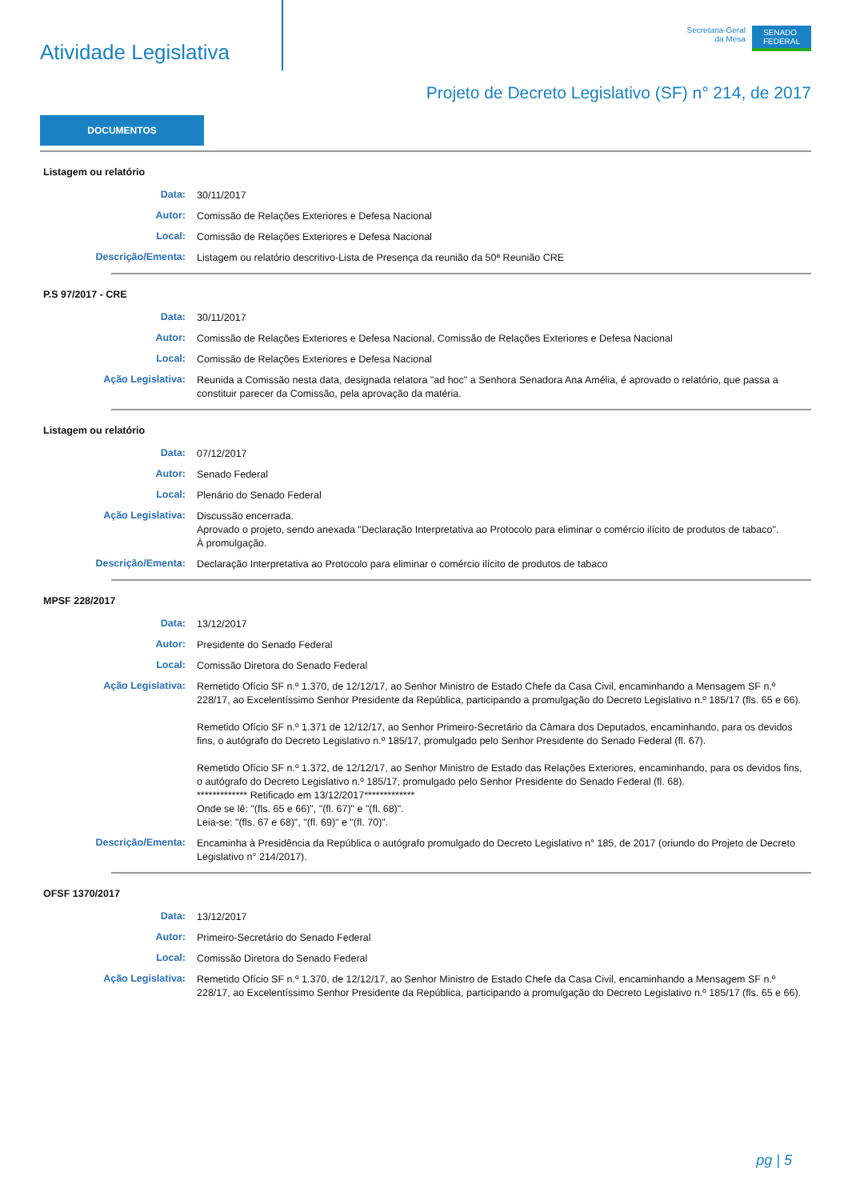Atividade Legislativa
Secretaria-Geral
da Mesa
SENADO
FEDERAL
Projeto de Decreto Legislativo (SF) n° 214, de 2017
DOCUMENTOS
Listagem ou relatório
Data:
30/11/2017
Autor:
Comissão de Relações Exteriores e Defesa Nacional
Local:
Comissão de Relações Exteriores e Defesa Nacional
Descrição/Ementa:
Listagem ou relatório descritivo-Lista de Presença da reunião da 50ª Reunião CRE
P.S 97/2017 - CRE
Data:
30/11/2017
Autor:
Comissão de Relações Exteriores e Defesa Nacional, Comissão de Relações Exteriores e Defesa Nacional
Local:
Comissão de Relações Exteriores e Defesa Nacional
Ação Legislativa:
Reunida a Comissão nesta data, designada relatora "ad hoc" a Senhora Senadora Ana Amélia, é aprovado o relatório, que passa a constituir parecer da Comissão, pela aprovação da matéria.
Listagem ou relatório
Data:
07/12/2017
Autor:
Senado Federal
Local:
Plenário do Senado Federal
Ação Legislativa:
Discussão encerrada.
Aprovado o projeto, sendo anexada "Declaração Interpretativa ao Protocolo para eliminar o comércio ilícito de produtos de tabaco".
À promulgação.
Descrição/Ementa:
Declaração Interpretativa ao Protocolo para eliminar o comércio ilícito de produtos de tabaco
MPSF 228/2017
Data:
13/12/2017
Autor:
Presidente do Senado Federal
Local:
Comissão Diretora do Senado Federal
Ação Legislativa:
Remetido Ofício SF n.º 1.370, de 12/12/17, ao Senhor Ministro de Estado Chefe da Casa Civil, encaminhando a Mensagem SF n.º 228/17, ao Excelentíssimo Senhor Presidente da República, participando a promulgação do Decreto Legislativo n.º 185/17 (fls. 65 e 66).
Remetido Ofício SF n.º 1.371 de 12/12/17, ao Senhor Primeiro-Secretário da Câmara dos Deputados, encaminhando, para os devidos fins, o autógrafo do Decreto Legislativo n.º 185/17, promulgado pelo Senhor Presidente do Senado Federal (fl. 67).
Remetido Ofício SF n.º 1.372, de 12/12/17, ao Senhor Ministro de Estado das Relações Exteriores, encaminhando, para os devidos fins, o autógrafo do Decreto Legislativo n.º 185/17, promulgado pelo Senhor Presidente do Senado Federal (fl. 68).
************* Retificado em 13/12/2017*************
Onde se lê: "(fls. 65 e 66)", "(fl. 67)" e "(fl. 68)".
Leia-se: "(fls. 67 e 68)", "(fl. 69)" e "(fl. 70)".
Descrição/Ementa:
Encaminha à Presidência da República o autógrafo promulgado do Decreto Legislativo n° 185, de 2017 (oriundo do Projeto de Decreto Legislativo n° 214/2017).
OFSF 1370/2017
Data:
13/12/2017
Autor:
Primeiro-Secretário do Senado Federal
Local:
Comissão Diretora do Senado Federal
Ação Legislativa:
Remetido Ofício SF n.º 1.370, de 12/12/17, ao Senhor Ministro de Estado Chefe da Casa Civil, encaminhando a Mensagem SF n.º 228/17, ao Excelentíssimo Senhor Presidente da República, participando a promulgação do Decreto Legislativo n.º 185/17 (fls. 65 e 66).
pg | 5